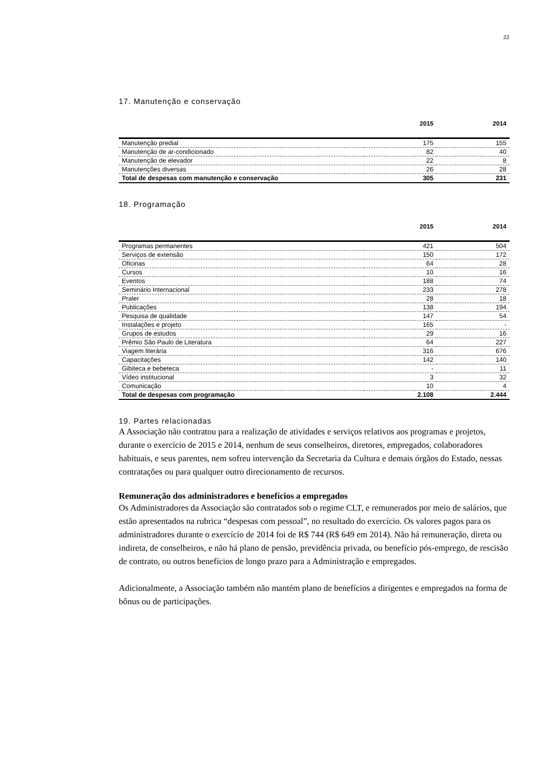22
17. Manutenção e conservação
| | 2015 | 2014 |
| --- | --- | --- |
| Manutenção predial | 175 | 155 |
| Manutenção de ar-condicionado | 82 | 40 |
| Manutenção de elevador | 22 | 8 |
| Manutenções diversas | 26 | 28 |
| Total de despesas com manutenção e conservação | 305 | 231 |
18. Programação
| | 2015 | 2014 |
| --- | --- | --- |
| Programas permanentes | 421 | 504 |
| Serviços de extensão | 150 | 172 |
| Oficinas | 64 | 28 |
| Cursos | 10 | 16 |
| Eventos | 188 | 74 |
| Seminário Internacional | 233 | 278 |
| Praler | 28 | 18 |
| Publicações | 138 | 194 |
| Pesquisa de qualidade | 147 | 54 |
| Instalações e projeto | 165 | - |
| Grupos de estudos | 29 | 16 |
| Prêmio São Paulo de Literatura | 64 | 227 |
| Viagem literária | 316 | 676 |
| Capacitações | 142 | 140 |
| Gibiteca e bebeteca | - | 11 |
| Vídeo institucional | 3 | 32 |
| Comunicação | 10 | 4 |
| Total de despesas com programação | 2.108 | 2.444 |
19. Partes relacionadas
A Associação não contratou para a realização de atividades e serviços relativos aos programas e projetos, durante o exercício de 2015 e 2014, nenhum de seus conselheiros, diretores, empregados, colaboradores habituais, e seus parentes, nem sofreu intervenção da Secretaria da Cultura e demais órgãos do Estado, nessas contratações ou para qualquer outro direcionamento de recursos.
Remuneração dos administradores e benefícios a empregados
Os Administradores da Associação são contratados sob o regime CLT, e remunerados por meio de salários, que estão apresentados na rubrica “despesas com pessoal”, no resultado do exercício. Os valores pagos para os administradores durante o exercício de 2014 foi de R$ 744 (R$ 649 em 2014). Não há remuneração, direta ou indireta, de conselheiros, e não há plano de pensão, previdência privada, ou benefício pós-emprego, de rescisão de contrato, ou outros benefícios de longo prazo para a Administração e empregados.
Adicionalmente, a Associação também não mantém plano de benefícios a dirigentes e empregados na forma de bônus ou de participações.